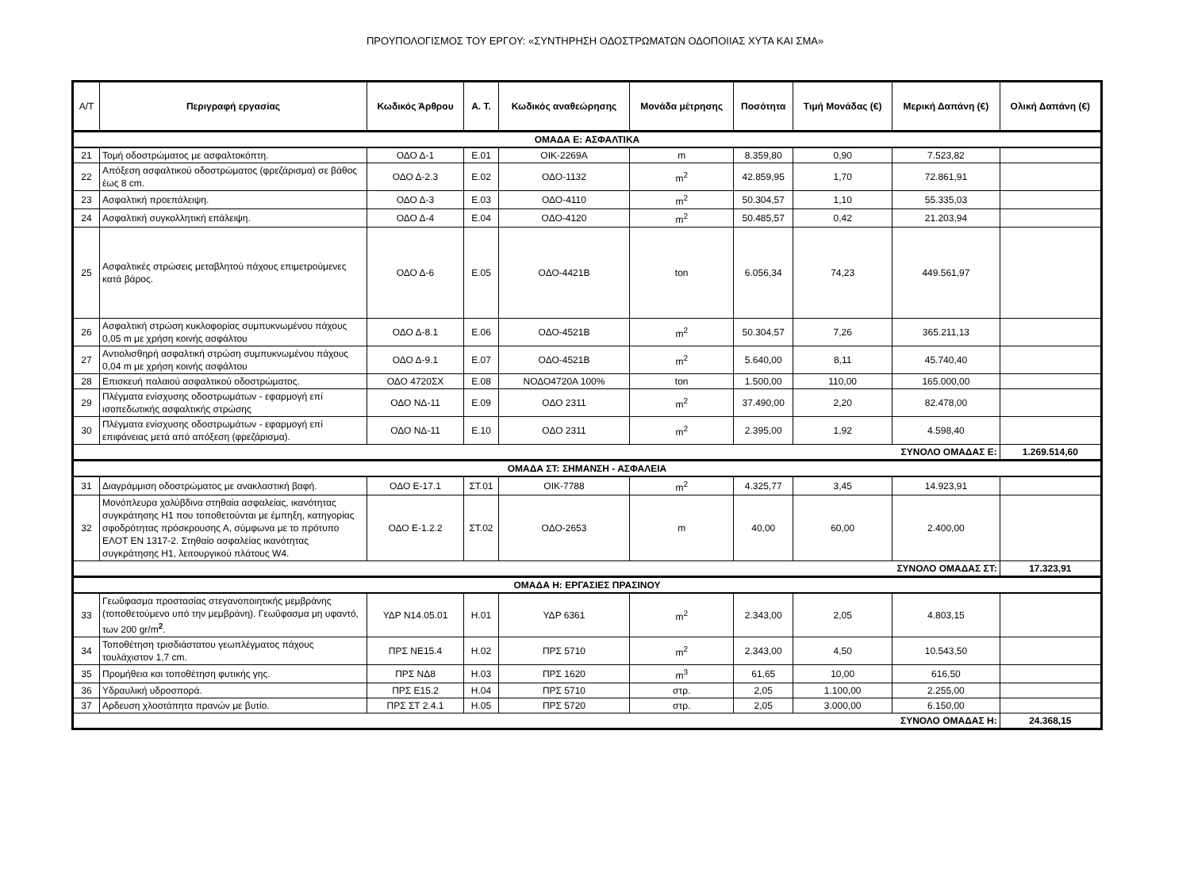ΠΡΟΥΠΟΛΟΓΙΣΜΟΣ ΤΟΥ ΕΡΓΟΥ: «ΣΥΝΤΗΡΗΣΗ ΟΔΟΣΤΡΩΜΑΤΩΝ ΟΔΟΠΟΙΙΑΣ ΧΥΤΑ ΚΑΙ ΣΜΑ»
| Α/Τ | Περιγραφή εργασίας | Κωδικός Άρθρου | Α. Τ. | Κωδικός αναθεώρησης | Μονάδα μέτρησης | Ποσότητα | Τιμή Μονάδας (€) | Μερική Δαπάνη (€) | Ολική Δαπάνη (€) |
| --- | --- | --- | --- | --- | --- | --- | --- | --- | --- |
| ΟΜΑΔΑ Ε: ΑΣΦΑΛΤΙΚΑ | | | | | | | | | |
| 21 | Τομή οδοστρώματος με ασφαλτοκόπτη. | ΟΔΟ Δ-1 | Ε.01 | ΟΙΚ-2269Α | m | 8.359,80 | 0,90 | 7.523,82 | |
| 22 | Απόξεση ασφαλτικού οδοστρώματος (φρεζάρισμα) σε βάθος έως 8 cm. | ΟΔΟ Δ-2.3 | Ε.02 | ΟΔΟ-1132 | m<sup>2</sup> | 42.859,95 | 1,70 | 72.861,91 | |
| 23 | Ασφαλτική προεπάλειψη. | ΟΔΟ Δ-3 | Ε.03 | ΟΔΟ-4110 | m<sup>2</sup> | 50.304,57 | 1,10 | 55.335,03 | |
| 24 | Ασφαλτική συγκολλητική επάλειψη. | ΟΔΟ Δ-4 | Ε.04 | ΟΔΟ-4120 | m<sup>2</sup> | 50.485,57 | 0,42 | 21.203,94 | |
| 25 | Ασφαλτικές στρώσεις μεταβλητού πάχους επιμετρούμενες κατά βάρος. | ΟΔΟ Δ-6 | Ε.05 | ΟΔΟ-4421Β | ton | 6.056,34 | 74,23 | 449.561,97 | |
| 26 | Ασφαλτική στρώση κυκλοφορίας συμπυκνωμένου πάχους 0,05 m με χρήση κοινής ασφάλτου | ΟΔΟ Δ-8.1 | Ε.06 | ΟΔΟ-4521Β | m<sup>2</sup> | 50.304,57 | 7,26 | 365.211,13 | |
| 27 | Αντιολισθηρή ασφαλτική στρώση συμπυκνωμένου πάχους 0,04 m με χρήση κοινής ασφάλτου | ΟΔΟ Δ-9.1 | Ε.07 | ΟΔΟ-4521Β | m<sup>2</sup> | 5.640,00 | 8,11 | 45.740,40 | |
| 28 | Επισκευή παλαιού ασφαλτικού οδοστρώματος. | ΟΔΟ 4720ΣΧ | Ε.08 | ΝΟΔΟ4720Α 100% | ton | 1.500,00 | 110,00 | 165.000,00 | |
| 29 | Πλέγματα ενίσχυσης οδοστρωμάτων - εφαρμογή επί ισοπεδωτικής ασφαλτικής στρώσης | ΟΔΟ ΝΔ-11 | Ε.09 | ΟΔΟ 2311 | m<sup>2</sup> | 37.490,00 | 2,20 | 82.478,00 | |
| 30 | Πλέγματα ενίσχυσης οδοστρωμάτων - εφαρμογή επί επιφάνειας μετά από απόξεση (φρεζάρισμα). | ΟΔΟ ΝΔ-11 | Ε.10 | ΟΔΟ 2311 | m<sup>2</sup> | 2.395,00 | 1,92 | 4.598,40 | |
| ΣΥΝΟΛΟ ΟΜΑΔΑΣ Ε: | | | | | | | | | 1.269.514,60 |
| ΟΜΑΔΑ ΣΤ: ΣΗΜΑΝΣΗ - ΑΣΦΑΛΕΙΑ | | | | | | | | | |
| 31 | Διαγράμμιση οδοστρώματος με ανακλαστική βαφή. | ΟΔΟ Ε-17.1 | ΣΤ.01 | ΟΙΚ-7788 | m<sup>2</sup> | 4.325,77 | 3,45 | 14.923,91 | |
| 32 | Μονόπλευρα χαλύβδινα στηθαία ασφαλείας, ικανότητας συγκράτησης Η1 που τοποθετούνται με έμπηξη, κατηγορίας σφοδρότητας πρόσκρουσης Α, σύμφωνα με το πρότυπο ΕΛΟΤ ΕΝ 1317-2. Στηθαίο ασφαλείας ικανότητας συγκράτησης Η1, λειτουργικού πλάτους W4. | ΟΔΟ Ε-1.2.2 | ΣΤ.02 | ΟΔΟ-2653 | m | 40,00 | 60,00 | 2.400,00 | |
| ΣΥΝΟΛΟ ΟΜΑΔΑΣ ΣΤ: | | | | | | | | | 17.323,91 |
| ΟΜΑΔΑ Η: ΕΡΓΑΣΙΕΣ ΠΡΑΣΙΝΟΥ | | | | | | | | | |
| 33 | Γεωΰφασμα προστασίας στεγανοποιητικής μεμβράνης (τοποθετούμενο υπό την μεμβράνη). Γεωΰφασμα μη υφαντό, των 200 gr/m<sup>2</sup>. | ΥΔΡ Ν14.05.01 | Η.01 | ΥΔΡ 6361 | m<sup>2</sup> | 2.343,00 | 2,05 | 4.803,15 | |
| 34 | Τοποθέτηση τρισδιάστατου γεωπλέγματος πάχους τουλάχιστον 1,7 cm. | ΠΡΣ ΝΕ15.4 | Η.02 | ΠΡΣ 5710 | m<sup>2</sup> | 2.343,00 | 4,50 | 10.543,50 | |
| 35 | Προμήθεια και τοποθέτηση φυτικής γης. | ΠΡΣ ΝΔ8 | Η.03 | ΠΡΣ 1620 | m<sup>3</sup> | 61,65 | 10,00 | 616,50 | |
| 36 | Υδραυλική υδροσπορά. | ΠΡΣ Ε15.2 | Η.04 | ΠΡΣ 5710 | στρ. | 2,05 | 1.100,00 | 2.255,00 | |
| 37 | Αρδευση χλοοτάπητα πρανών με βυτίο. | ΠΡΣ ΣΤ 2.4.1 | Η.05 | ΠΡΣ 5720 | στρ. | 2,05 | 3.000,00 | 6.150,00 | |
| ΣΥΝΟΛΟ ΟΜΑΔΑΣ Η: | | | | | | | | | 24.368,15 |